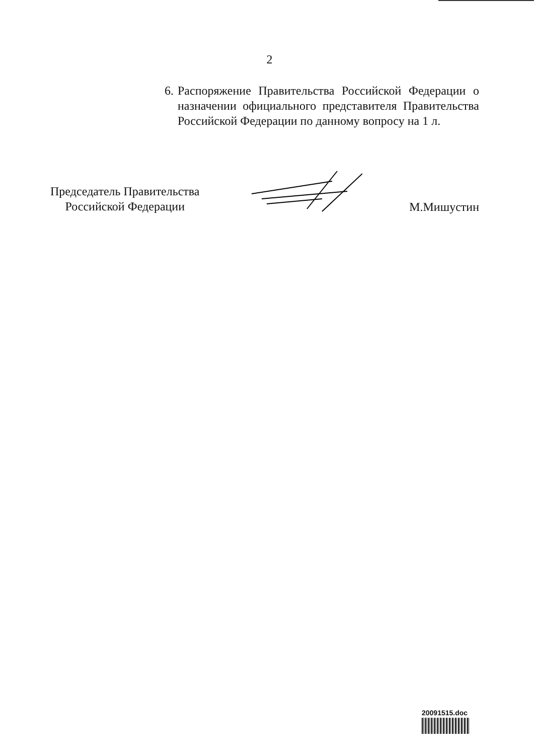2
6.
Распоряжение Правительства Российской Федерации о назначении официального представителя Правительства Российской Федерации по данному вопросу на 1 л.
Председатель Правительства
Российской Федерации
М.Мишустин
20091515.doc